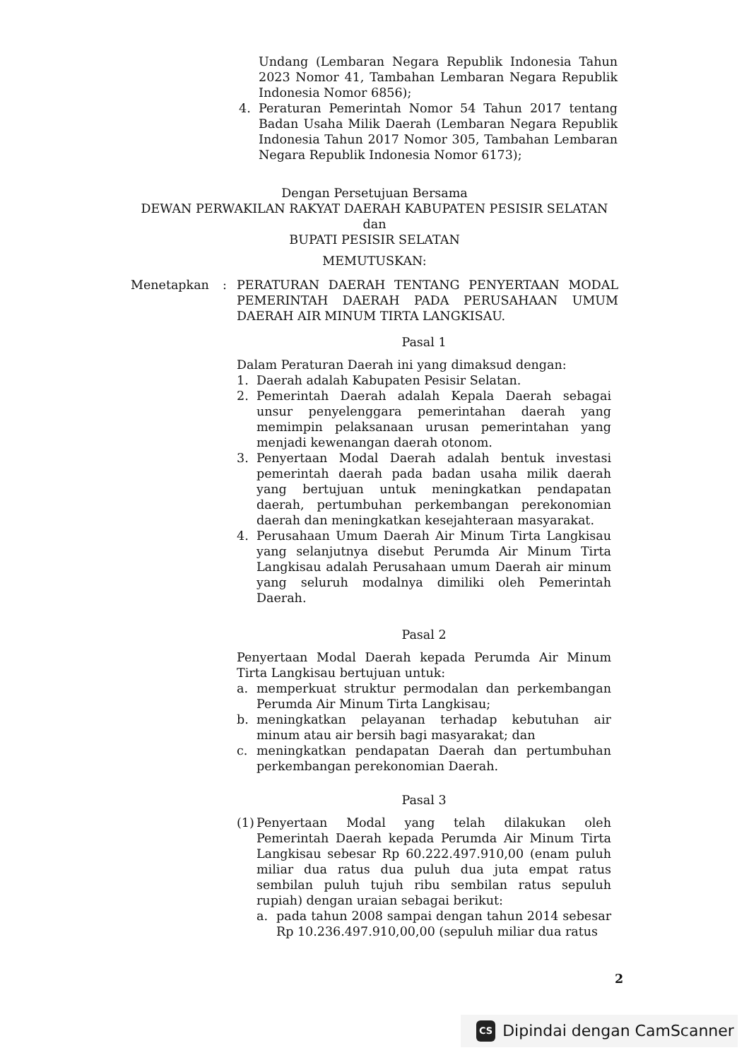Undang (Lembaran Negara Republik Indonesia Tahun 2023 Nomor 41, Tambahan Lembaran Negara Republik Indonesia Nomor 6856);
4. Peraturan Pemerintah Nomor 54 Tahun 2017 tentang Badan Usaha Milik Daerah (Lembaran Negara Republik Indonesia Tahun 2017 Nomor 305, Tambahan Lembaran Negara Republik Indonesia Nomor 6173);
Dengan Persetujuan Bersama
DEWAN PERWAKILAN RAKYAT DAERAH KABUPATEN PESISIR SELATAN
dan
BUPATI PESISIR SELATAN
MEMUTUSKAN:
Menetapkan: PERATURAN DAERAH TENTANG PENYERTAAN MODAL PEMERINTAH DAERAH PADA PERUSAHAAN UMUM DAERAH AIR MINUM TIRTA LANGKISAU.
Pasal 1
Dalam Peraturan Daerah ini yang dimaksud dengan:
1. Daerah adalah Kabupaten Pesisir Selatan.
2. Pemerintah Daerah adalah Kepala Daerah sebagai unsur penyelenggara pemerintahan daerah yang memimpin pelaksanaan urusan pemerintahan yang menjadi kewenangan daerah otonom.
3. Penyertaan Modal Daerah adalah bentuk investasi pemerintah daerah pada badan usaha milik daerah yang bertujuan untuk meningkatkan pendapatan daerah, pertumbuhan perkembangan perekonomian daerah dan meningkatkan kesejahteraan masyarakat.
4. Perusahaan Umum Daerah Air Minum Tirta Langkisau yang selanjutnya disebut Perumda Air Minum Tirta Langkisau adalah Perusahaan umum Daerah air minum yang seluruh modalnya dimiliki oleh Pemerintah Daerah.
Pasal 2
Penyertaan Modal Daerah kepada Perumda Air Minum Tirta Langkisau bertujuan untuk:
a. memperkuat struktur permodalan dan perkembangan Perumda Air Minum Tirta Langkisau;
b. meningkatkan pelayanan terhadap kebutuhan air minum atau air bersih bagi masyarakat; dan
c. meningkatkan pendapatan Daerah dan pertumbuhan perkembangan perekonomian Daerah.
Pasal 3
(1) Penyertaan Modal yang telah dilakukan oleh Pemerintah Daerah kepada Perumda Air Minum Tirta Langkisau sebesar Rp 60.222.497.910,00 (enam puluh miliar dua ratus dua puluh dua juta empat ratus sembilan puluh tujuh ribu sembilan ratus sepuluh rupiah) dengan uraian sebagai berikut:
a. pada tahun 2008 sampai dengan tahun 2014 sebesar Rp 10.236.497.910,00,00 (sepuluh miliar dua ratus
2
CS Dipindai dengan CamScanner